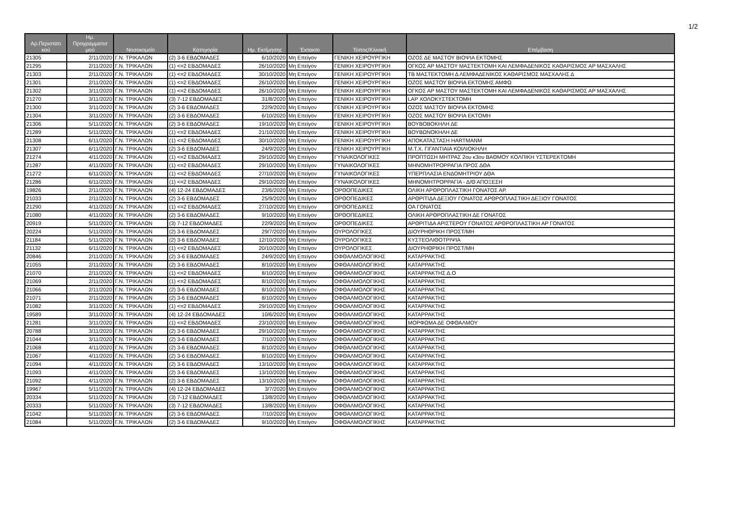1/2
| Αρ.Περιστατι κού | Ημ. Προγραμματισ μού | Νοσοκομείο | Κατηγορία | Ημ. Εκτίμησης | Έκτακτο | Τύπος/Κλινική | Επέμβαση |
| --- | --- | --- | --- | --- | --- | --- | --- |
| 21305 | 2/11/2020 | Γ.Ν. ΤΡΙΚΑΛΩΝ | (2) 3-6 ΕΒΔΟΜΑΔΕΣ | 6/10/2020 | Μη Επείγον | ΓΕΝΙΚΗ ΧΕΙΡΟΥΡΓΙΚΗ | ΟΖΟΣ ΔΕ ΜΑΣΤΟΥ ΒΙΟΨΙΑ ΕΚΤΟΜΗΣ |
| 21295 | 2/11/2020 | Γ.Ν. ΤΡΙΚΑΛΩΝ | (1) <=2 ΕΒΔΟΜΑΔΕΣ | 26/10/2020 | Μη Επείγον | ΓΕΝΙΚΗ ΧΕΙΡΟΥΡΓΙΚΗ | ΟΓΚΟΣ ΑΡ ΜΑΣΤΟΥ ΜΑΣΤΕΚΤΟΜΗ ΚΑΙ ΛΕΜΦΑΔΕΝΙΚΟΣ ΚΑΘΑΡΙΣΜΟΣ ΑΡ ΜΑΣΧΑΛΗΣ |
| 21303 | 2/11/2020 | Γ.Ν. ΤΡΙΚΑΛΩΝ | (1) <=2 ΕΒΔΟΜΑΔΕΣ | 30/10/2020 | Μη Επείγον | ΓΕΝΙΚΗ ΧΕΙΡΟΥΡΓΙΚΗ | ΤΒ ΜΑΣΤΕΚΤΟΜΗ Δ ΛΕΜΦΑΔΕΝΙΚΟΣ ΚΑΘΑΡΙΣΜΟΣ ΜΑΣΧΑΛΗΣ Δ |
| 21301 | 2/11/2020 | Γ.Ν. ΤΡΙΚΑΛΩΝ | (1) <=2 ΕΒΔΟΜΑΔΕΣ | 26/10/2020 | Μη Επείγον | ΓΕΝΙΚΗ ΧΕΙΡΟΥΡΓΙΚΗ | ΟΖΟΣ ΜΑΣΤΟΥ ΒΙΟΨΙΑ ΕΚΤΟΜΗΣ ΑΜΦΩ |
| 21302 | 3/11/2020 | Γ.Ν. ΤΡΙΚΑΛΩΝ | (1) <=2 ΕΒΔΟΜΑΔΕΣ | 26/10/2020 | Μη Επείγον | ΓΕΝΙΚΗ ΧΕΙΡΟΥΡΓΙΚΗ | ΟΓΚΟΣ ΑΡ ΜΑΣΤΟΥ ΜΑΣΤΕΚΤΟΜΗ ΚΑΙ ΛΕΜΦΑΔΕΝΙΚΟΣ ΚΑΘΑΡΙΣΜΟΣ ΑΡ ΜΑΣΧΑΛΗΣ |
| 21270 | 3/11/2020 | Γ.Ν. ΤΡΙΚΑΛΩΝ | (3) 7-12 ΕΒΔΟΜΑΔΕΣ | 31/8/2020 | Μη Επείγον | ΓΕΝΙΚΗ ΧΕΙΡΟΥΡΓΙΚΗ | LAP ΧΟΛΟΚΥΣΤΕΚΤΟΜΗ |
| 21300 | 3/11/2020 | Γ.Ν. ΤΡΙΚΑΛΩΝ | (2) 3-6 ΕΒΔΟΜΑΔΕΣ | 22/9/2020 | Μη Επείγον | ΓΕΝΙΚΗ ΧΕΙΡΟΥΡΓΙΚΗ | ΟΖΟΣ ΜΑΣΤΟΥ ΒΙΟΨΙΑ ΕΚΤΟΜΗΣ |
| 21304 | 3/11/2020 | Γ.Ν. ΤΡΙΚΑΛΩΝ | (2) 3-6 ΕΒΔΟΜΑΔΕΣ | 6/10/2020 | Μη Επείγον | ΓΕΝΙΚΗ ΧΕΙΡΟΥΡΓΙΚΗ | ΟΖΟΣ ΜΑΣΤΟΥ ΒΙΟΨΙΑ ΕΚΤΟΜΗ |
| 21306 | 5/11/2020 | Γ.Ν. ΤΡΙΚΑΛΩΝ | (2) 3-6 ΕΒΔΟΜΑΔΕΣ | 19/10/2020 | Μη Επείγον | ΓΕΝΙΚΗ ΧΕΙΡΟΥΡΓΙΚΗ | ΒΟΥΒΟΒΟΚΗΛΗ ΔΕ |
| 21289 | 5/11/2020 | Γ.Ν. ΤΡΙΚΑΛΩΝ | (1) <=2 ΕΒΔΟΜΑΔΕΣ | 21/10/2020 | Μη Επείγον | ΓΕΝΙΚΗ ΧΕΙΡΟΥΡΓΙΚΗ | ΒΟΥΒΩΝΟΚΗΛΗ ΔΕ |
| 21308 | 6/11/2020 | Γ.Ν. ΤΡΙΚΑΛΩΝ | (1) <=2 ΕΒΔΟΜΑΔΕΣ | 30/10/2020 | Μη Επείγον | ΓΕΝΙΚΗ ΧΕΙΡΟΥΡΓΙΚΗ | ΑΠΟΚΑΤΑΣΤΑΣΗ HARTMANM |
| 21307 | 6/11/2020 | Γ.Ν. ΤΡΙΚΑΛΩΝ | (2) 3-6 ΕΒΔΟΜΑΔΕΣ | 24/9/2020 | Μη Επείγον | ΓΕΝΙΚΗ ΧΕΙΡΟΥΡΓΙΚΗ | Μ.Τ.Χ. ΓΙΓΑΝΤΙΑΙΑ ΚΟΙΛΙΟΚΗΛΗ |
| 21274 | 4/11/2020 | Γ.Ν. ΤΡΙΚΑΛΩΝ | (1) <=2 ΕΒΔΟΜΑΔΕΣ | 29/10/2020 | Μη Επείγον | ΓΥΝΑΙΚΟΛΟΓΙΚΕΣ | ΠΡΟΠΤΩΣΗ ΜΗΤΡΑΣ 2ου κ3ου ΒΑΘΜΟΥ ΚΟΛΠΙΚΗ ΥΣΤΕΡΕΚΤΟΜΗ |
| 21287 | 4/11/2020 | Γ.Ν. ΤΡΙΚΑΛΩΝ | (1) <=2 ΕΒΔΟΜΑΔΕΣ | 29/10/2020 | Μη Επείγον | ΓΥΝΑΙΚΟΛΟΓΙΚΕΣ | ΜΗΝΟΜΗΤΡΟΡΡΑΓΙΑ ΠΡΟΣ ΔΘΑ |
| 21272 | 6/11/2020 | Γ.Ν. ΤΡΙΚΑΛΩΝ | (1) <=2 ΕΒΔΟΜΑΔΕΣ | 27/10/2020 | Μη Επείγον | ΓΥΝΑΙΚΟΛΟΓΙΚΕΣ | ΥΠΕΡΠΛΑΣΙΑ ΕΝΔΟΜΗΤΡΙΟΥ ΔΘΑ |
| 21286 | 6/11/2020 | Γ.Ν. ΤΡΙΚΑΛΩΝ | (1) <=2 ΕΒΔΟΜΑΔΕΣ | 29/10/2020 | Μη Επείγον | ΓΥΝΑΙΚΟΛΟΓΙΚΕΣ | ΜΗΝΟΜΗΤΡΟΡΡΑΓΙΑ - Δ/Θ ΑΠΟΞΕΣΗ |
| 19826 | 2/11/2020 | Γ.Ν. ΤΡΙΚΑΛΩΝ | (4) 12-24 ΕΒΔΟΜΑΔΕΣ | 23/6/2020 | Μη Επείγον | ΟΡΘΟΠΕΔΙΚΕΣ | ΟΛΙΚΗ ΑΡΘΡΟΠΛΑΣΤΙΚΗ ΓΟΝΑΤΟΣ ΑΡ. |
| 21033 | 2/11/2020 | Γ.Ν. ΤΡΙΚΑΛΩΝ | (2) 3-6 ΕΒΔΟΜΑΔΕΣ | 25/9/2020 | Μη Επείγον | ΟΡΘΟΠΕΔΙΚΕΣ | ΑΡΘΡΙΤΙΔΑ ΔΕΞΙΟΥ ΓΟΝΑΤΟΣ ΑΡΘΡΟΠΛΑΣΤΙΚΗ ΔΕΞΙΟΥ ΓΟΝΑΤΟΣ |
| 21290 | 4/11/2020 | Γ.Ν. ΤΡΙΚΑΛΩΝ | (1) <=2 ΕΒΔΟΜΑΔΕΣ | 27/10/2020 | Μη Επείγον | ΟΡΘΟΠΕΔΙΚΕΣ | ΟΑ ΓΟΝΑΤΟΣ |
| 21080 | 4/11/2020 | Γ.Ν. ΤΡΙΚΑΛΩΝ | (2) 3-6 ΕΒΔΟΜΑΔΕΣ | 9/10/2020 | Μη Επείγον | ΟΡΘΟΠΕΔΙΚΕΣ | ΟΛΙΚΗ ΑΡΘΡΟΠΛΑΣΤΙΚΗ ΔΕ ΓΟΝΑΤΟΣ |
| 20919 | 5/11/2020 | Γ.Ν. ΤΡΙΚΑΛΩΝ | (3) 7-12 ΕΒΔΟΜΑΔΕΣ | 22/9/2020 | Μη Επείγον | ΟΡΘΟΠΕΔΙΚΕΣ | ΑΡΘΡΙΤΙΔΑ ΑΡΙΣΤΕΡΟΥ ΓΟΝΑΤΟΣ ΑΡΘΡΟΠΛΑΣΤΙΚΗ ΑΡ ΓΟΝΑΤΟΣ |
| 20224 | 5/11/2020 | Γ.Ν. ΤΡΙΚΑΛΩΝ | (2) 3-6 ΕΒΔΟΜΑΔΕΣ | 29/7/2020 | Μη Επείγον | ΟΥΡΟΛΟΓΙΚΕΣ | ΔΙΟΥΡΗΘΡΙΚΗ ΠΡΟΣΤ/ΜΗ |
| 21184 | 5/11/2020 | Γ.Ν. ΤΡΙΚΑΛΩΝ | (2) 3-6 ΕΒΔΟΜΑΔΕΣ | 12/10/2020 | Μη Επείγον | ΟΥΡΟΛΟΓΙΚΕΣ | ΚΥΣΤΕΟΛΙΘΟΤΡΙΨΙΑ |
| 21132 | 6/11/2020 | Γ.Ν. ΤΡΙΚΑΛΩΝ | (1) <=2 ΕΒΔΟΜΑΔΕΣ | 20/10/2020 | Μη Επείγον | ΟΥΡΟΛΟΓΙΚΕΣ | ΔΙΟΥΡΗΘΡΙΚΗ ΠΡΟΣΤ/ΜΗ |
| 20846 | 2/11/2020 | Γ.Ν. ΤΡΙΚΑΛΩΝ | (2) 3-6 ΕΒΔΟΜΑΔΕΣ | 24/9/2020 | Μη Επείγον | ΟΦΘΑΛΜΟΛΟΓΙΚΗΣ | ΚΑΤΑΡΡΑΚΤΗΣ |
| 21055 | 2/11/2020 | Γ.Ν. ΤΡΙΚΑΛΩΝ | (2) 3-6 ΕΒΔΟΜΑΔΕΣ | 8/10/2020 | Μη Επείγον | ΟΦΘΑΛΜΟΛΟΓΙΚΗΣ | ΚΑΤΑΡΡΑΚΤΗΣ |
| 21070 | 2/11/2020 | Γ.Ν. ΤΡΙΚΑΛΩΝ | (1) <=2 ΕΒΔΟΜΑΔΕΣ | 8/10/2020 | Μη Επείγον | ΟΦΘΑΛΜΟΛΟΓΙΚΗΣ | ΚΑΤΑΡΡΑΚΤΗΣ Δ.Ο |
| 21069 | 2/11/2020 | Γ.Ν. ΤΡΙΚΑΛΩΝ | (1) <=2 ΕΒΔΟΜΑΔΕΣ | 8/10/2020 | Μη Επείγον | ΟΦΘΑΛΜΟΛΟΓΙΚΗΣ | ΚΑΤΑΡΡΑΚΤΗΣ |
| 21066 | 2/11/2020 | Γ.Ν. ΤΡΙΚΑΛΩΝ | (2) 3-6 ΕΒΔΟΜΑΔΕΣ | 8/10/2020 | Μη Επείγον | ΟΦΘΑΛΜΟΛΟΓΙΚΗΣ | ΚΑΤΑΡΡΑΚΤΗΣ |
| 21071 | 2/11/2020 | Γ.Ν. ΤΡΙΚΑΛΩΝ | (2) 3-6 ΕΒΔΟΜΑΔΕΣ | 8/10/2020 | Μη Επείγον | ΟΦΘΑΛΜΟΛΟΓΙΚΗΣ | ΚΑΤΑΡΡΑΚΤΗΣ |
| 21082 | 3/11/2020 | Γ.Ν. ΤΡΙΚΑΛΩΝ | (1) <=2 ΕΒΔΟΜΑΔΕΣ | 29/10/2020 | Μη Επείγον | ΟΦΘΑΛΜΟΛΟΓΙΚΗΣ | ΚΑΤΑΡΡΑΚΤΗΣ |
| 19589 | 3/11/2020 | Γ.Ν. ΤΡΙΚΑΛΩΝ | (4) 12-24 ΕΒΔΟΜΑΔΕΣ | 10/6/2020 | Μη Επείγον | ΟΦΘΑΛΜΟΛΟΓΙΚΗΣ | ΚΑΤΑΡΡΑΚΤΗΣ |
| 21281 | 3/11/2020 | Γ.Ν. ΤΡΙΚΑΛΩΝ | (1) <=2 ΕΒΔΟΜΑΔΕΣ | 23/10/2020 | Μη Επείγον | ΟΦΘΑΛΜΟΛΟΓΙΚΗΣ | ΜΟΡΦΩΜΑ ΔΕ ΟΦΘΑΛΜΟΥ |
| 20788 | 3/11/2020 | Γ.Ν. ΤΡΙΚΑΛΩΝ | (2) 3-6 ΕΒΔΟΜΑΔΕΣ | 29/10/2020 | Μη Επείγον | ΟΦΘΑΛΜΟΛΟΓΙΚΗΣ | ΚΑΤΑΡΡΑΚΤΗΣ |
| 21044 | 3/11/2020 | Γ.Ν. ΤΡΙΚΑΛΩΝ | (2) 3-6 ΕΒΔΟΜΑΔΕΣ | 7/10/2020 | Μη Επείγον | ΟΦΘΑΛΜΟΛΟΓΙΚΗΣ | ΚΑΤΑΡΡΑΚΤΗΣ |
| 21068 | 4/11/2020 | Γ.Ν. ΤΡΙΚΑΛΩΝ | (2) 3-6 ΕΒΔΟΜΑΔΕΣ | 8/10/2020 | Μη Επείγον | ΟΦΘΑΛΜΟΛΟΓΙΚΗΣ | ΚΑΤΑΡΡΑΚΤΗΣ |
| 21067 | 4/11/2020 | Γ.Ν. ΤΡΙΚΑΛΩΝ | (2) 3-6 ΕΒΔΟΜΑΔΕΣ | 8/10/2020 | Μη Επείγον | ΟΦΘΑΛΜΟΛΟΓΙΚΗΣ | ΚΑΤΑΡΡΑΚΤΗΣ |
| 21094 | 4/11/2020 | Γ.Ν. ΤΡΙΚΑΛΩΝ | (2) 3-6 ΕΒΔΟΜΑΔΕΣ | 13/10/2020 | Μη Επείγον | ΟΦΘΑΛΜΟΛΟΓΙΚΗΣ | ΚΑΤΑΡΡΑΚΤΗΣ |
| 21093 | 4/11/2020 | Γ.Ν. ΤΡΙΚΑΛΩΝ | (2) 3-6 ΕΒΔΟΜΑΔΕΣ | 13/10/2020 | Μη Επείγον | ΟΦΘΑΛΜΟΛΟΓΙΚΗΣ | ΚΑΤΑΡΡΑΚΤΗΣ |
| 21092 | 4/11/2020 | Γ.Ν. ΤΡΙΚΑΛΩΝ | (2) 3-6 ΕΒΔΟΜΑΔΕΣ | 13/10/2020 | Μη Επείγον | ΟΦΘΑΛΜΟΛΟΓΙΚΗΣ | ΚΑΤΑΡΡΑΚΤΗΣ |
| 19967 | 5/11/2020 | Γ.Ν. ΤΡΙΚΑΛΩΝ | (4) 12-24 ΕΒΔΟΜΑΔΕΣ | 3/7/2020 | Μη Επείγον | ΟΦΘΑΛΜΟΛΟΓΙΚΗΣ | ΚΑΤΑΡΡΑΚΤΗΣ |
| 20334 | 5/11/2020 | Γ.Ν. ΤΡΙΚΑΛΩΝ | (3) 7-12 ΕΒΔΟΜΑΔΕΣ | 13/8/2020 | Μη Επείγον | ΟΦΘΑΛΜΟΛΟΓΙΚΗΣ | ΚΑΤΑΡΡΑΚΤΗΣ |
| 20333 | 5/11/2020 | Γ.Ν. ΤΡΙΚΑΛΩΝ | (3) 7-12 ΕΒΔΟΜΑΔΕΣ | 13/8/2020 | Μη Επείγον | ΟΦΘΑΛΜΟΛΟΓΙΚΗΣ | ΚΑΤΑΡΡΑΚΤΗΣ |
| 21042 | 5/11/2020 | Γ.Ν. ΤΡΙΚΑΛΩΝ | (2) 3-6 ΕΒΔΟΜΑΔΕΣ | 7/10/2020 | Μη Επείγον | ΟΦΘΑΛΜΟΛΟΓΙΚΗΣ | ΚΑΤΑΡΡΑΚΤΗΣ |
| 21084 | 5/11/2020 | Γ.Ν. ΤΡΙΚΑΛΩΝ | (2) 3-6 ΕΒΔΟΜΑΔΕΣ | 9/10/2020 | Μη Επείγον | ΟΦΘΑΛΜΟΛΟΓΙΚΗΣ | ΚΑΤΑΡΡΑΚΤΗΣ |